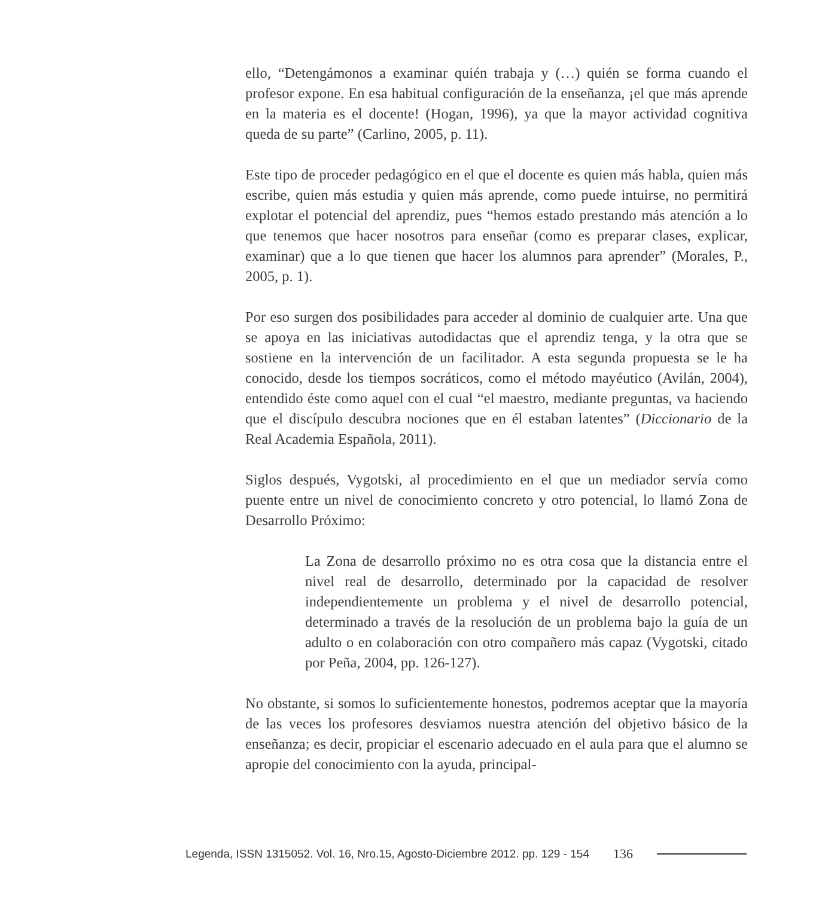ello, “Detengámonos a examinar quién trabaja y (…) quién se forma cuando el profesor expone. En esa habitual configuración de la enseñanza, ¡el que más aprende en la materia es el docente! (Hogan, 1996), ya que la mayor actividad cognitiva queda de su parte” (Carlino, 2005, p. 11).
Este tipo de proceder pedagógico en el que el docente es quien más habla, quien más escribe, quien más estudia y quien más aprende, como puede intuirse, no permitirá explotar el potencial del aprendiz, pues “hemos estado prestando más atención a lo que tenemos que hacer nosotros para enseñar (como es preparar clases, explicar, examinar) que a lo que tienen que hacer los alumnos para aprender” (Morales, P., 2005, p. 1).
Por eso surgen dos posibilidades para acceder al dominio de cualquier arte. Una que se apoya en las iniciativas autodidactas que el aprendiz tenga, y la otra que se sostiene en la intervención de un facilitador. A esta segunda propuesta se le ha conocido, desde los tiempos socráticos, como el método mayéutico (Avilán, 2004), entendido éste como aquel con el cual “el maestro, mediante preguntas, va haciendo que el discípulo descubra nociones que en él estaban latentes” (Diccionario de la Real Academia Española, 2011).
Siglos después, Vygotski, al procedimiento en el que un mediador servía como puente entre un nivel de conocimiento concreto y otro potencial, lo llamó Zona de Desarrollo Próximo:
La Zona de desarrollo próximo no es otra cosa que la distancia entre el nivel real de desarrollo, determinado por la capacidad de resolver independientemente un problema y el nivel de desarrollo potencial, determinado a través de la resolución de un problema bajo la guía de un adulto o en colaboración con otro compañero más capaz (Vygotski, citado por Peña, 2004, pp. 126-127).
No obstante, si somos lo suficientemente honestos, podremos aceptar que la mayoría de las veces los profesores desviamos nuestra atención del objetivo básico de la enseñanza; es decir, propiciar el escenario adecuado en el aula para que el alumno se apropie del conocimiento con la ayuda, principal-
Legenda, ISSN 1315052. Vol. 16, Nro.15, Agosto-Diciembre 2012. pp. 129 - 154 136